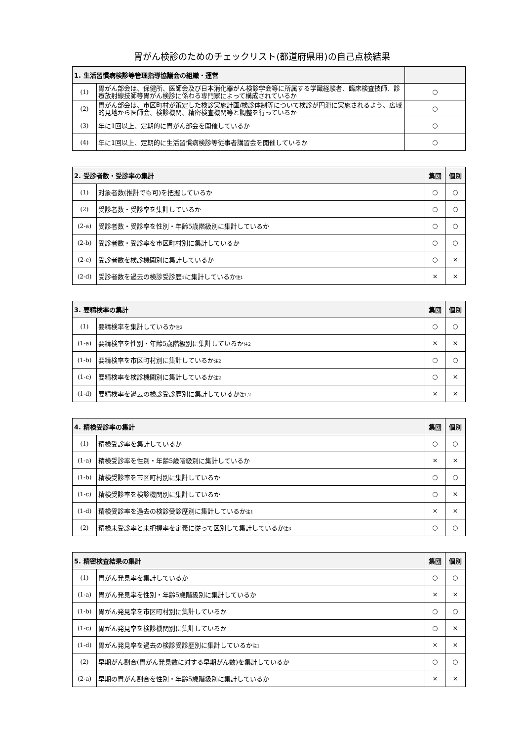胃がん検診のためのチェックリスト(都道府県用)の自己点検結果
| 1. 生活習慣病検診等管理指導協議会の組織・運営 | | |
| --- | --- | --- |
| (1) | 胃がん部会は、保健所、医師会及び日本消化器がん検診学会等に所属する学識経験者、臨床検査技師、診療放射線技師等胃がん検診に係わる専門家によって構成されているか | ○ |
| (2) | 胃がん部会は、市区町村が策定した検診実施計画/検診体制等について検診が円滑に実施されるよう、広域的見地から医師会、検診機関、精密検査機関等と調整を行っているか | ○ |
| (3) | 年に1回以上、定期的に胃がん部会を開催しているか | ○ |
| (4) | 年に1回以上、定期的に生活習慣病検診等従事者講習会を開催しているか | ○ |
| 2. 受診者数・受診率の集計 | | 集団 | 個別 |
| --- | --- | --- | --- |
| (1) | 対象者数(推計でも可)を把握しているか | ○ | ○ |
| (2) | 受診者数・受診率を集計しているか | ○ | ○ |
| (2-a) | 受診者数・受診率を性別・年齢5歳階級別に集計しているか | ○ | ○ |
| (2-b) | 受診者数・受診率を市区町村別に集計しているか | ○ | ○ |
| (2-c) | 受診者数を検診機関別に集計しているか | ○ | × |
| (2-d) | 受診者数を過去の検診受診歴<sup>1</sup>に集計しているか<sup>注1</sup> | × | × |
| 3. 要精検率の集計 | | 集団 | 個別 |
| --- | --- | --- | --- |
| (1) | 要精検率を集計しているか<sup>注2</sup> | ○ | ○ |
| (1-a) | 要精検率を性別・年齢5歳階級別に集計しているか<sup>注2</sup> | × | × |
| (1-b) | 要精検率を市区町村別に集計しているか<sup>注2</sup> | ○ | ○ |
| (1-c) | 要精検率を検診機関別に集計しているか<sup>注2</sup> | ○ | × |
| (1-d) | 要精検率を過去の検診受診歴別に集計しているか<sup>注1,2</sup> | × | × |
| 4. 精検受診率の集計 | | 集団 | 個別 |
| --- | --- | --- | --- |
| (1) | 精検受診率を集計しているか | ○ | ○ |
| (1-a) | 精検受診率を性別・年齢5歳階級別に集計しているか | × | × |
| (1-b) | 精検受診率を市区町村別に集計しているか | ○ | ○ |
| (1-c) | 精検受診率を検診機関別に集計しているか | ○ | × |
| (1-d) | 精検受診率を過去の検診受診歴別に集計しているか<sup>注1</sup> | × | × |
| (2) | 精検未受診率と未把握率を定義に従って区別して集計しているか<sup>注3</sup> | ○ | ○ |
| 5. 精密検査結果の集計 | | 集団 | 個別 |
| --- | --- | --- | --- |
| (1) | 胃がん発見率を集計しているか | ○ | ○ |
| (1-a) | 胃がん発見率を性別・年齢5歳階級別に集計しているか | × | × |
| (1-b) | 胃がん発見率を市区町村別に集計しているか | ○ | ○ |
| (1-c) | 胃がん発見率を検診機関別に集計しているか | ○ | × |
| (1-d) | 胃がん発見率を過去の検診受診歴別に集計しているか<sup>注1</sup> | × | × |
| (2) | 早期がん割合(胃がん発見数に対する早期がん数)を集計しているか | ○ | ○ |
| (2-a) | 早期の胃がん割合を性別・年齢5歳階級別に集計しているか | × | × |